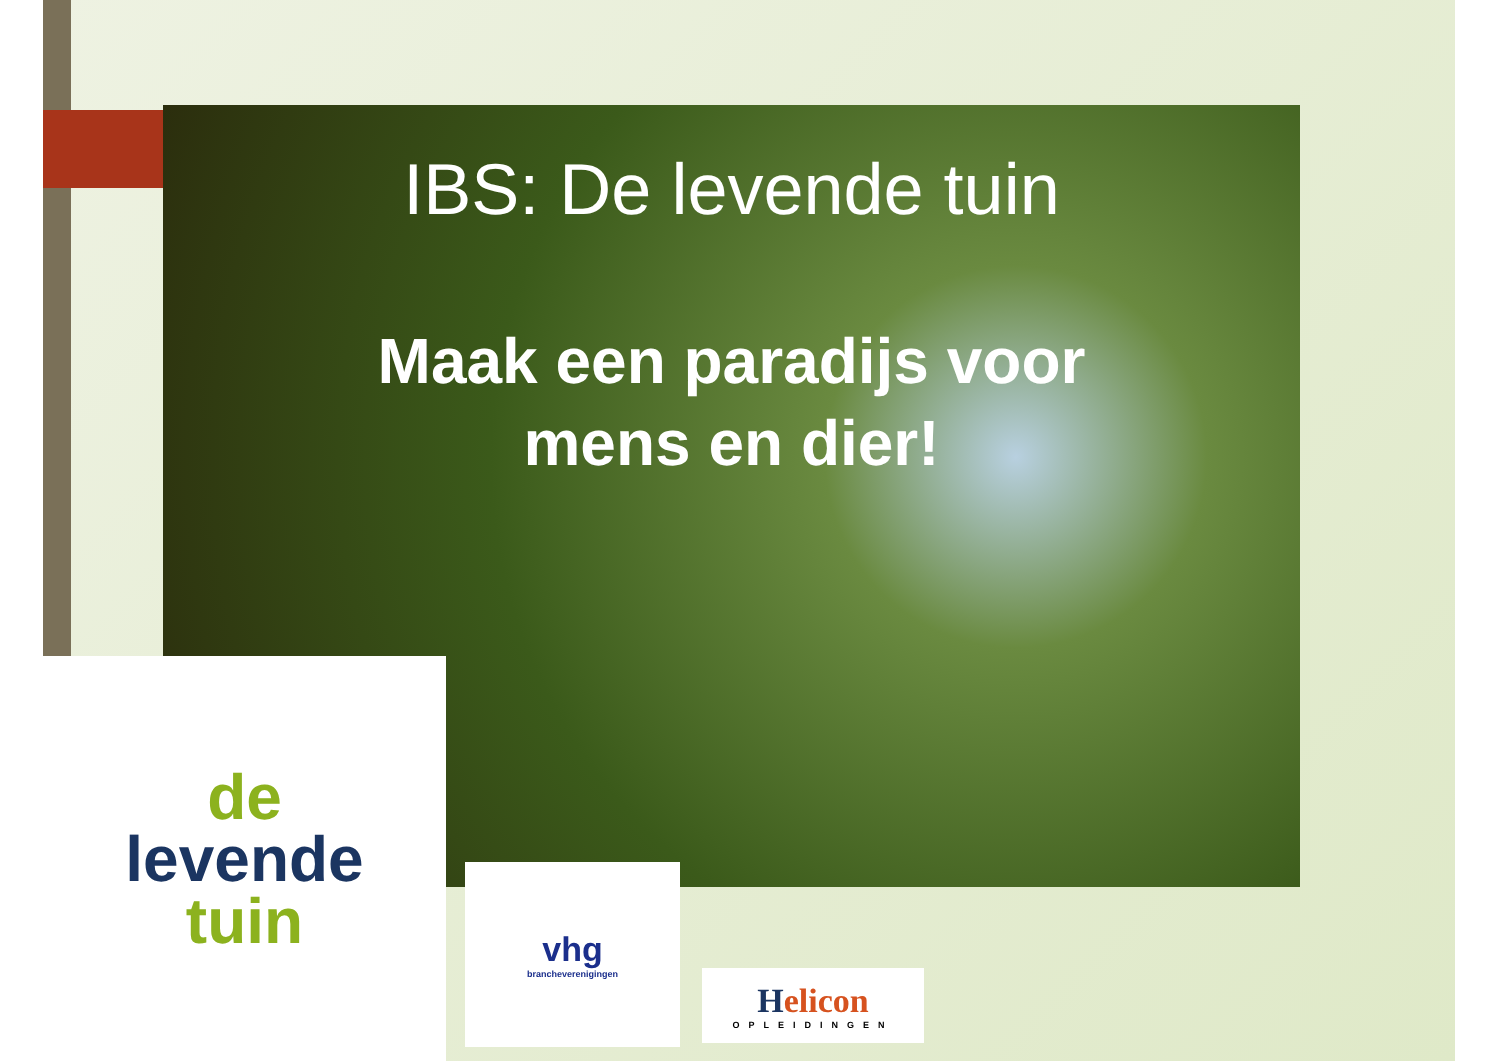IBS: De levende tuin
Maak een paradijs voor
mens en dier!
de
levende
tuin
vhg
brancheverenigingen
Helicon
OPLEIDINGEN